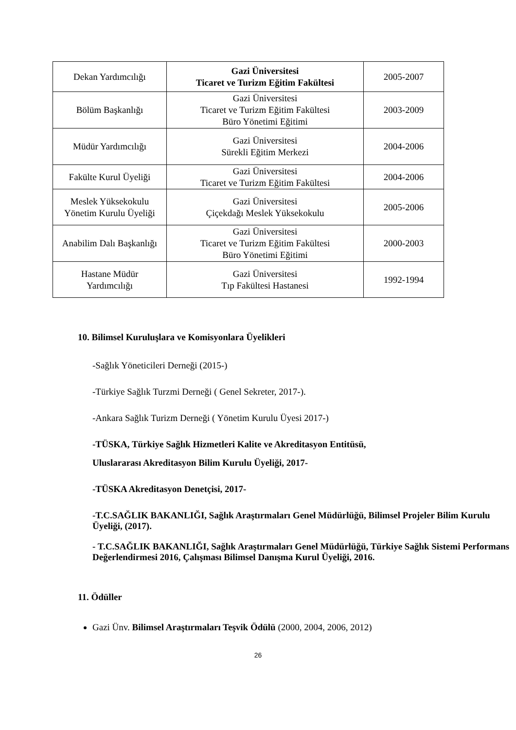| Dekan Yardımcılığı | Gazi Üniversitesi Ticaret ve Turizm Eğitim Fakültesi | 2005-2007 |
| Bölüm Başkanlığı | Gazi Üniversitesi Ticaret ve Turizm Eğitim Fakültesi Büro Yönetimi Eğitimi | 2003-2009 |
| Müdür Yardımcılığı | Gazi Üniversitesi Sürekli Eğitim Merkezi | 2004-2006 |
| Fakülte Kurul Üyeliği | Gazi Üniversitesi Ticaret ve Turizm Eğitim Fakültesi | 2004-2006 |
| Meslek Yüksekokulu Yönetim Kurulu Üyeliği | Gazi Üniversitesi Çiçekdağı Meslek Yüksekokulu | 2005-2006 |
| Anabilim Dalı Başkanlığı | Gazi Üniversitesi Ticaret ve Turizm Eğitim Fakültesi Büro Yönetimi Eğitimi | 2000-2003 |
| Hastane Müdür Yardımcılığı | Gazi Üniversitesi Tıp Fakültesi Hastanesi | 1992-1994 |
10. Bilimsel Kuruluşlara ve Komisyonlara Üyelikleri
-Sağlık Yöneticileri Derneği (2015-)
-Türkiye Sağlık Turzmi Derneği ( Genel Sekreter, 2017-).
-Ankara Sağlık Turizm Derneği ( Yönetim Kurulu Üyesi 2017-)
-TÜSKA, Türkiye Sağlık Hizmetleri Kalite ve Akreditasyon Entitüsü,
Uluslararası Akreditasyon Bilim Kurulu Üyeliği, 2017-
-TÜSKA Akreditasyon Denetçisi, 2017-
-T.C.SAĞLIK BAKANLIĞI, Sağlık Araştırmaları Genel Müdürlüğü, Bilimsel Projeler Bilim Kurulu Üyeliği, (2017).
- T.C.SAĞLIK BAKANLIĞI, Sağlık Araştırmaları Genel Müdürlüğü, Türkiye Sağlık Sistemi Performans Değerlendirmesi 2016, Çalışması Bilimsel Danışma Kurul Üyeliği, 2016.
11. Ödüller
Gazi Ünv. Bilimsel Araştırmaları Teşvik Ödülü (2000, 2004, 2006, 2012)
26